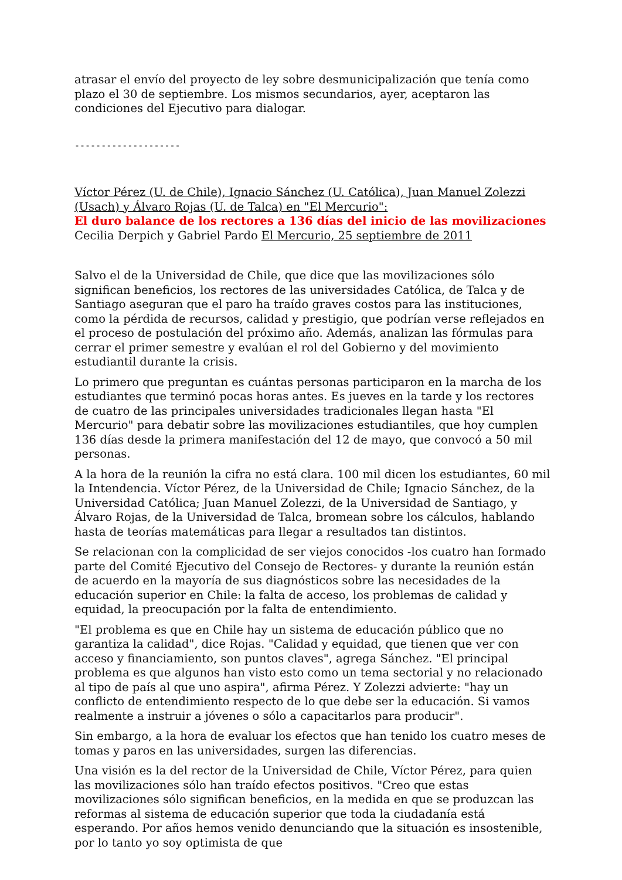atrasar el envío del proyecto de ley sobre desmunicipalización que tenía como plazo el 30 de septiembre. Los mismos secundarios, ayer, aceptaron las condiciones del Ejecutivo para dialogar.
--------------------
Víctor Pérez (U. de Chile), Ignacio Sánchez (U. Católica), Juan Manuel Zolezzi (Usach) y Álvaro Rojas (U. de Talca) en "El Mercurio":
El duro balance de los rectores a 136 días del inicio de las movilizaciones
Cecilia Derpich y Gabriel Pardo El Mercurio, 25 septiembre de 2011
Salvo el de la Universidad de Chile, que dice que las movilizaciones sólo significan beneficios, los rectores de las universidades Católica, de Talca y de Santiago aseguran que el paro ha traído graves costos para las instituciones, como la pérdida de recursos, calidad y prestigio, que podrían verse reflejados en el proceso de postulación del próximo año. Además, analizan las fórmulas para cerrar el primer semestre y evalúan el rol del Gobierno y del movimiento estudiantil durante la crisis.
Lo primero que preguntan es cuántas personas participaron en la marcha de los estudiantes que terminó pocas horas antes. Es jueves en la tarde y los rectores de cuatro de las principales universidades tradicionales llegan hasta "El Mercurio" para debatir sobre las movilizaciones estudiantiles, que hoy cumplen 136 días desde la primera manifestación del 12 de mayo, que convocó a 50 mil personas.
A la hora de la reunión la cifra no está clara. 100 mil dicen los estudiantes, 60 mil la Intendencia. Víctor Pérez, de la Universidad de Chile; Ignacio Sánchez, de la Universidad Católica; Juan Manuel Zolezzi, de la Universidad de Santiago, y Álvaro Rojas, de la Universidad de Talca, bromean sobre los cálculos, hablando hasta de teorías matemáticas para llegar a resultados tan distintos.
Se relacionan con la complicidad de ser viejos conocidos -los cuatro han formado parte del Comité Ejecutivo del Consejo de Rectores- y durante la reunión están de acuerdo en la mayoría de sus diagnósticos sobre las necesidades de la educación superior en Chile: la falta de acceso, los problemas de calidad y equidad, la preocupación por la falta de entendimiento.
"El problema es que en Chile hay un sistema de educación público que no garantiza la calidad", dice Rojas. "Calidad y equidad, que tienen que ver con acceso y financiamiento, son puntos claves", agrega Sánchez. "El principal problema es que algunos han visto esto como un tema sectorial y no relacionado al tipo de país al que uno aspira", afirma Pérez. Y Zolezzi advierte: "hay un conflicto de entendimiento respecto de lo que debe ser la educación. Si vamos realmente a instruir a jóvenes o sólo a capacitarlos para producir".
Sin embargo, a la hora de evaluar los efectos que han tenido los cuatro meses de tomas y paros en las universidades, surgen las diferencias.
Una visión es la del rector de la Universidad de Chile, Víctor Pérez, para quien las movilizaciones sólo han traído efectos positivos. "Creo que estas movilizaciones sólo significan beneficios, en la medida en que se produzcan las reformas al sistema de educación superior que toda la ciudadanía está esperando. Por años hemos venido denunciando que la situación es insostenible, por lo tanto yo soy optimista de que